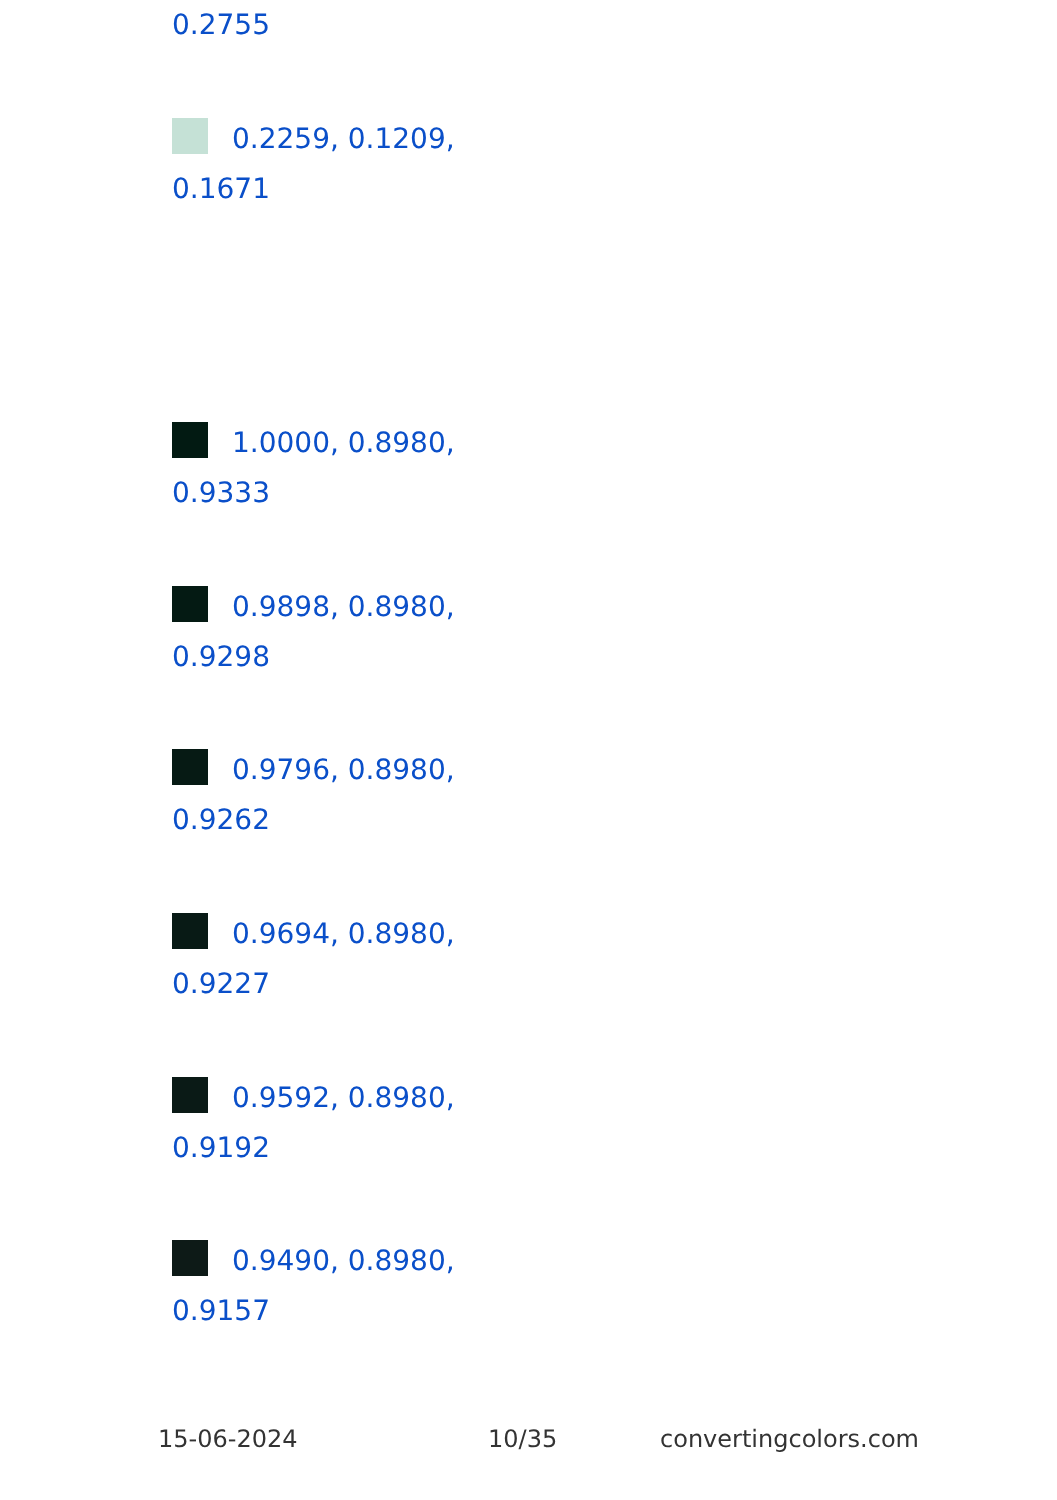0.2755
0.2259, 0.1209, 0.1671
1.0000, 0.8980, 0.9333
0.9898, 0.8980, 0.9298
0.9796, 0.8980, 0.9262
0.9694, 0.8980, 0.9227
0.9592, 0.8980, 0.9192
0.9490, 0.8980, 0.9157
15-06-2024 10/35 convertingcolors.com